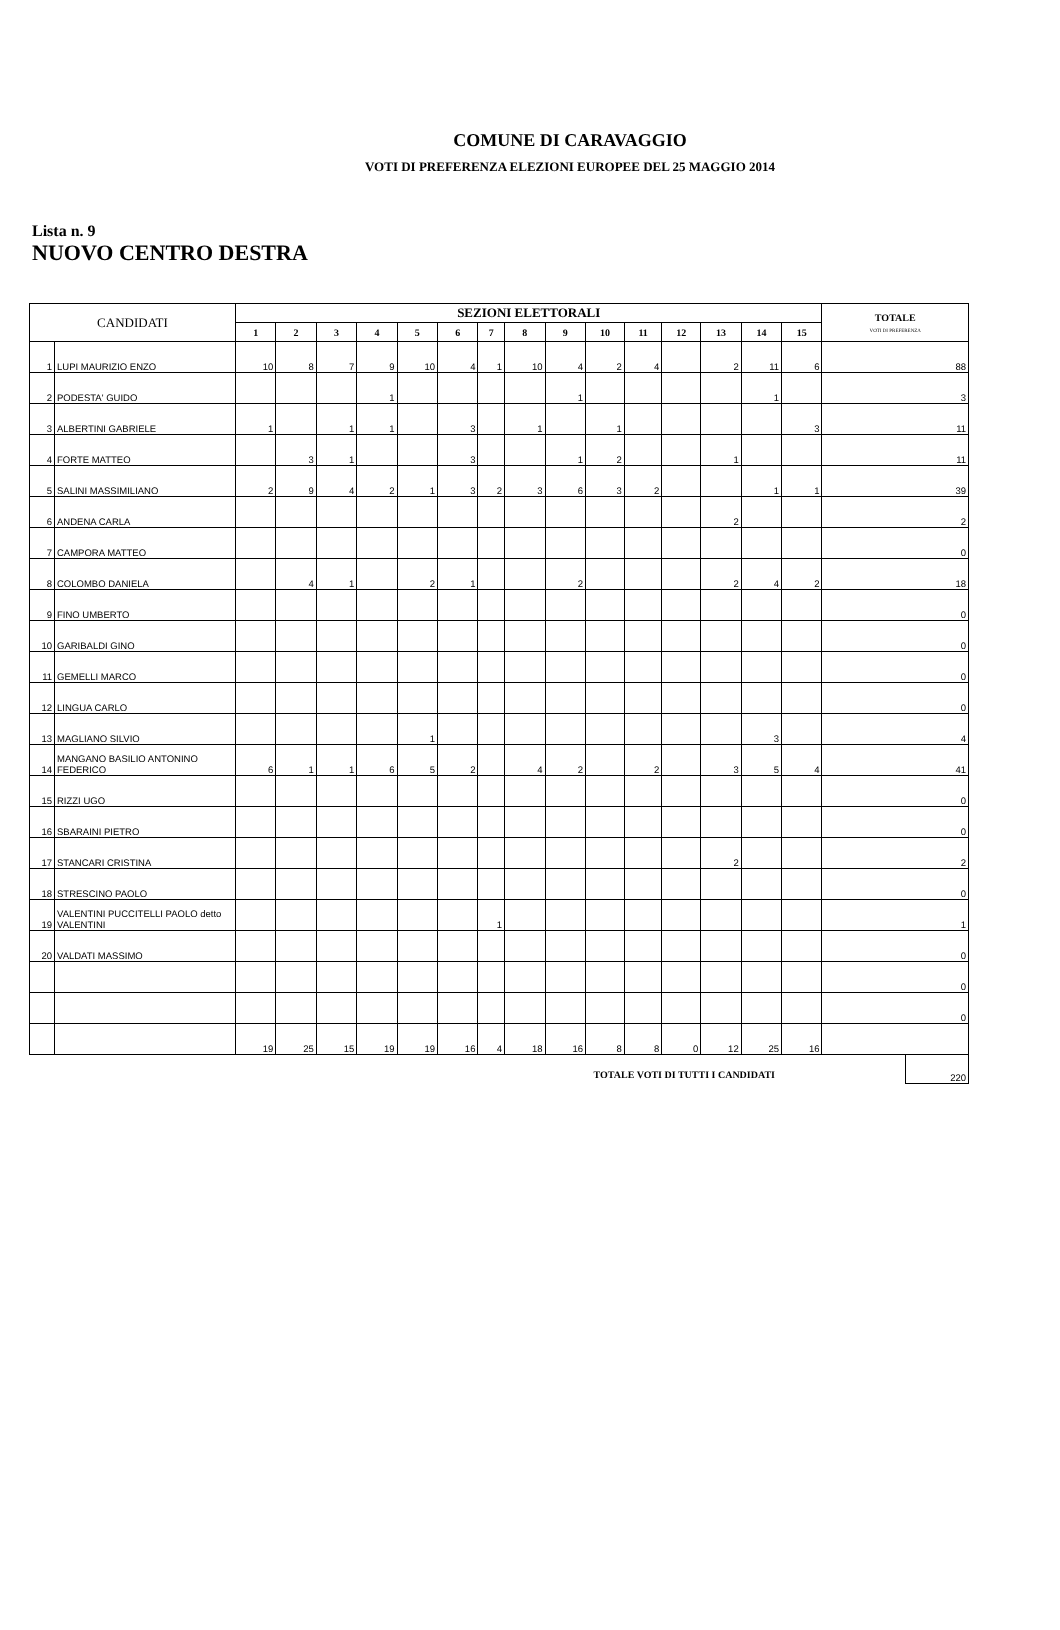COMUNE DI CARAVAGGIO
VOTI DI PREFERENZA ELEZIONI EUROPEE DEL 25 MAGGIO 2014
Lista n. 9
NUOVO CENTRO DESTRA
| CANDIDATI | | SEZIONI ELETTORALI | | | | | | | | | | | | | | | TOTALE VOTI DI PREFERENZA |
| --- | --- | --- | --- | --- | --- | --- | --- | --- | --- | --- | --- | --- | --- | --- | --- | --- | --- |
| | | 1 | 2 | 3 | 4 | 5 | 6 | 7 | 8 | 9 | 10 | 11 | 12 | 13 | 14 | 15 | |
| 1 | LUPI MAURIZIO ENZO | 10 | 8 | 7 | 9 | 10 | 4 | 1 | 10 | 4 | 2 | 4 | | 2 | 11 | 6 | 88 |
| 2 | PODESTA' GUIDO | | | | 1 | | | | | 1 | | | | | 1 | | 3 |
| 3 | ALBERTINI GABRIELE | 1 | | 1 | 1 | | 3 | | 1 | | 1 | | | | | 3 | 11 |
| 4 | FORTE MATTEO | | 3 | 1 | | | 3 | | | 1 | 2 | | | 1 | | | 11 |
| 5 | SALINI MASSIMILIANO | 2 | 9 | 4 | 2 | 1 | 3 | 2 | 3 | 6 | 3 | 2 | | | 1 | 1 | 39 |
| 6 | ANDENA CARLA | | | | | | | | | | | | | 2 | | | 2 |
| 7 | CAMPORA MATTEO | | | | | | | | | | | | | | | | 0 |
| 8 | COLOMBO DANIELA | | 4 | 1 | | 2 | 1 | | | 2 | | | | 2 | 4 | 2 | 18 |
| 9 | FINO UMBERTO | | | | | | | | | | | | | | | | 0 |
| 10 | GARIBALDI GINO | | | | | | | | | | | | | | | | 0 |
| 11 | GEMELLI MARCO | | | | | | | | | | | | | | | | 0 |
| 12 | LINGUA CARLO | | | | | | | | | | | | | | | | 0 |
| 13 | MAGLIANO SILVIO | | | | | 1 | | | | | | | | | 3 | | 4 |
| 14 | MANGANO BASILIO ANTONINO FEDERICO | 6 | 1 | 1 | 6 | 5 | 2 | | 4 | 2 | | 2 | | 3 | 5 | 4 | 41 |
| 15 | RIZZI UGO | | | | | | | | | | | | | | | | 0 |
| 16 | SBARAINI PIETRO | | | | | | | | | | | | | | | | 0 |
| 17 | STANCARI CRISTINA | | | | | | | | | | | | | 2 | | | 2 |
| 18 | STRESCINO PAOLO | | | | | | | | | | | | | | | | 0 |
| 19 | VALENTINI PUCCITELLI PAOLO detto VALENTINI | | | | | | | 1 | | | | | | | | | 1 |
| 20 | VALDATI MASSIMO | | | | | | | | | | | | | | | | 0 |
| | | | | | | | | | | | | | | | | | 0 |
| | | | | | | | | | | | | | | | | | 0 |
| | | 19 | 25 | 15 | 19 | 19 | 16 | 4 | 18 | 16 | 8 | 8 | 0 | 12 | 25 | 16 | |
TOTALE VOTI DI TUTTI I CANDIDATI
220